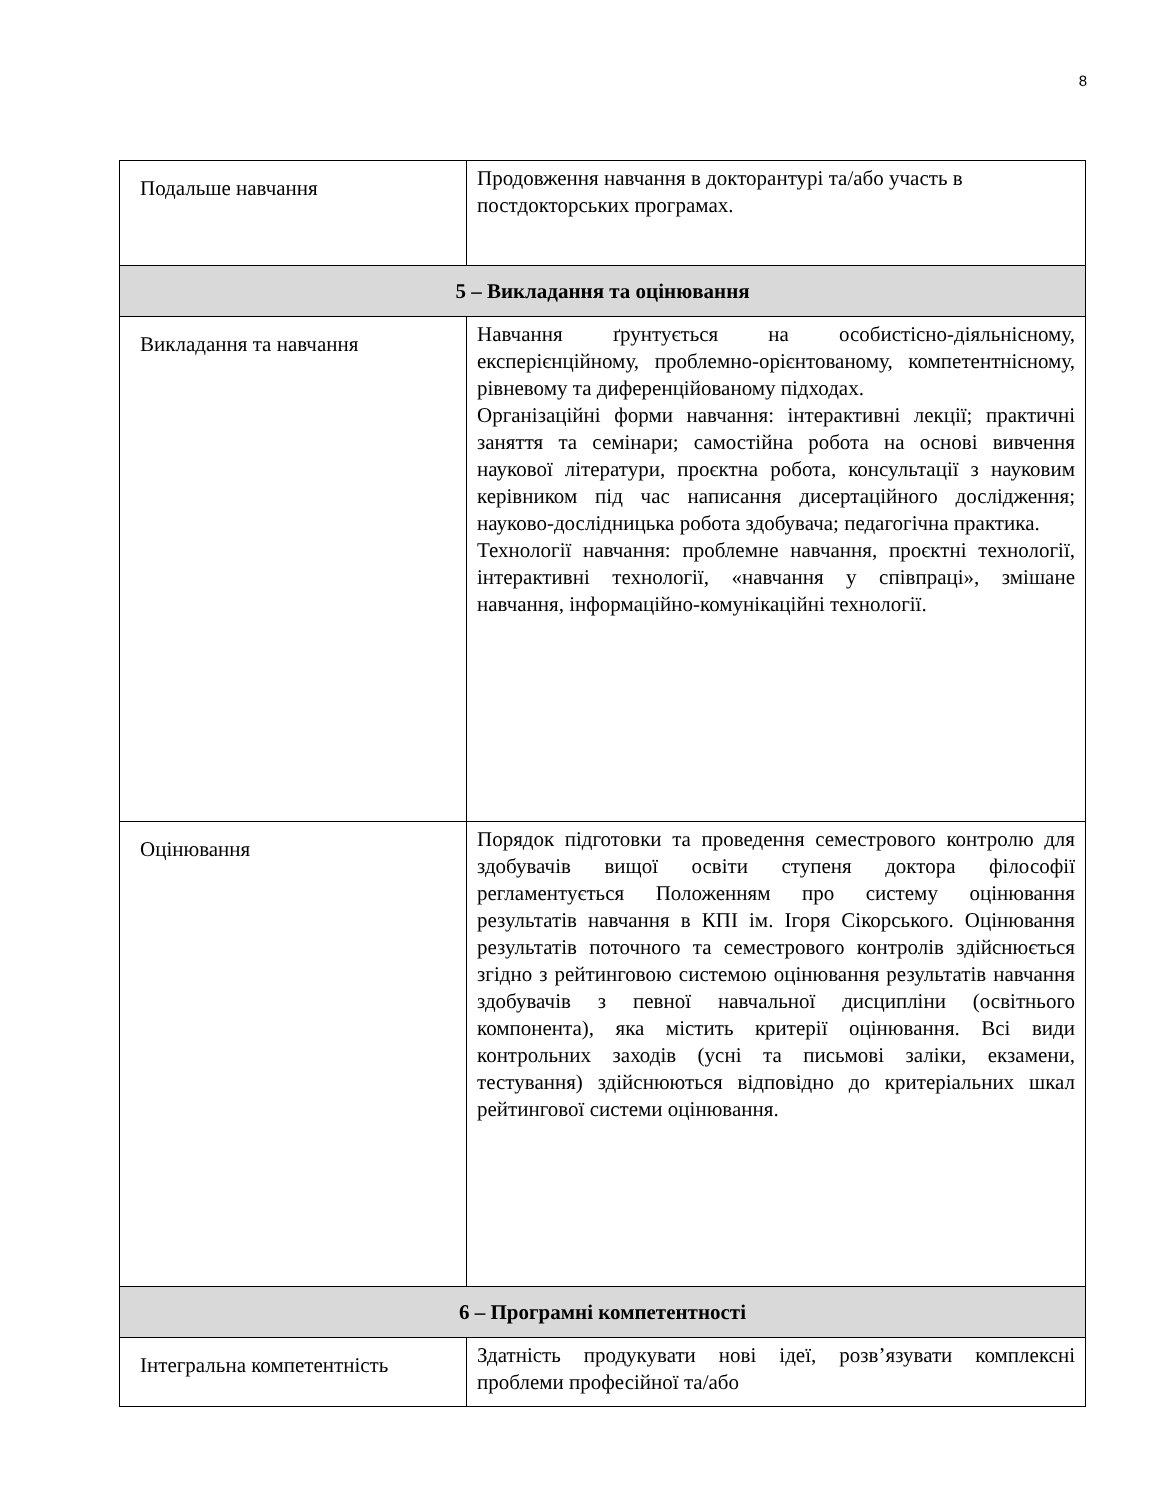8
| Подальше навчання | Продовження навчання в докторантурі та/або участь в постдокторських програмах. |
| 5 – Викладання та оцінювання | |
| Викладання та навчання | Навчання ґрунтується на особистісно-діяльнісному, експерієнційному, проблемно-орієнтованому, компетентнісному, рівневому та диференційованому підходах. Організаційні форми навчання: інтерактивні лекції; практичні заняття та семінари; самостійна робота на основі вивчення наукової літератури, проєктна робота, консультації з науковим керівником під час написання дисертаційного дослідження; науково-дослідницька робота здобувача; педагогічна практика. Технології навчання: проблемне навчання, проєктні технології, інтерактивні технології, «навчання у співпраці», змішане навчання, інформаційно-комунікаційні технології. |
| Оцінювання | Порядок підготовки та проведення семестрового контролю для здобувачів вищої освіти ступеня доктора філософії регламентується Положенням про систему оцінювання результатів навчання в КПІ ім. Ігоря Сікорського. Оцінювання результатів поточного та семестрового контролів здійснюється згідно з рейтинговою системою оцінювання результатів навчання здобувачів з певної навчальної дисципліни (освітнього компонента), яка містить критерії оцінювання. Всі види контрольних заходів (усні та письмові заліки, екзамени, тестування) здійснюються відповідно до критеріальних шкал рейтингової системи оцінювання. |
| 6 – Програмні компетентності | |
| Інтегральна компетентність | Здатність продукувати нові ідеї, розв’язувати комплексні проблеми професійної та/або |